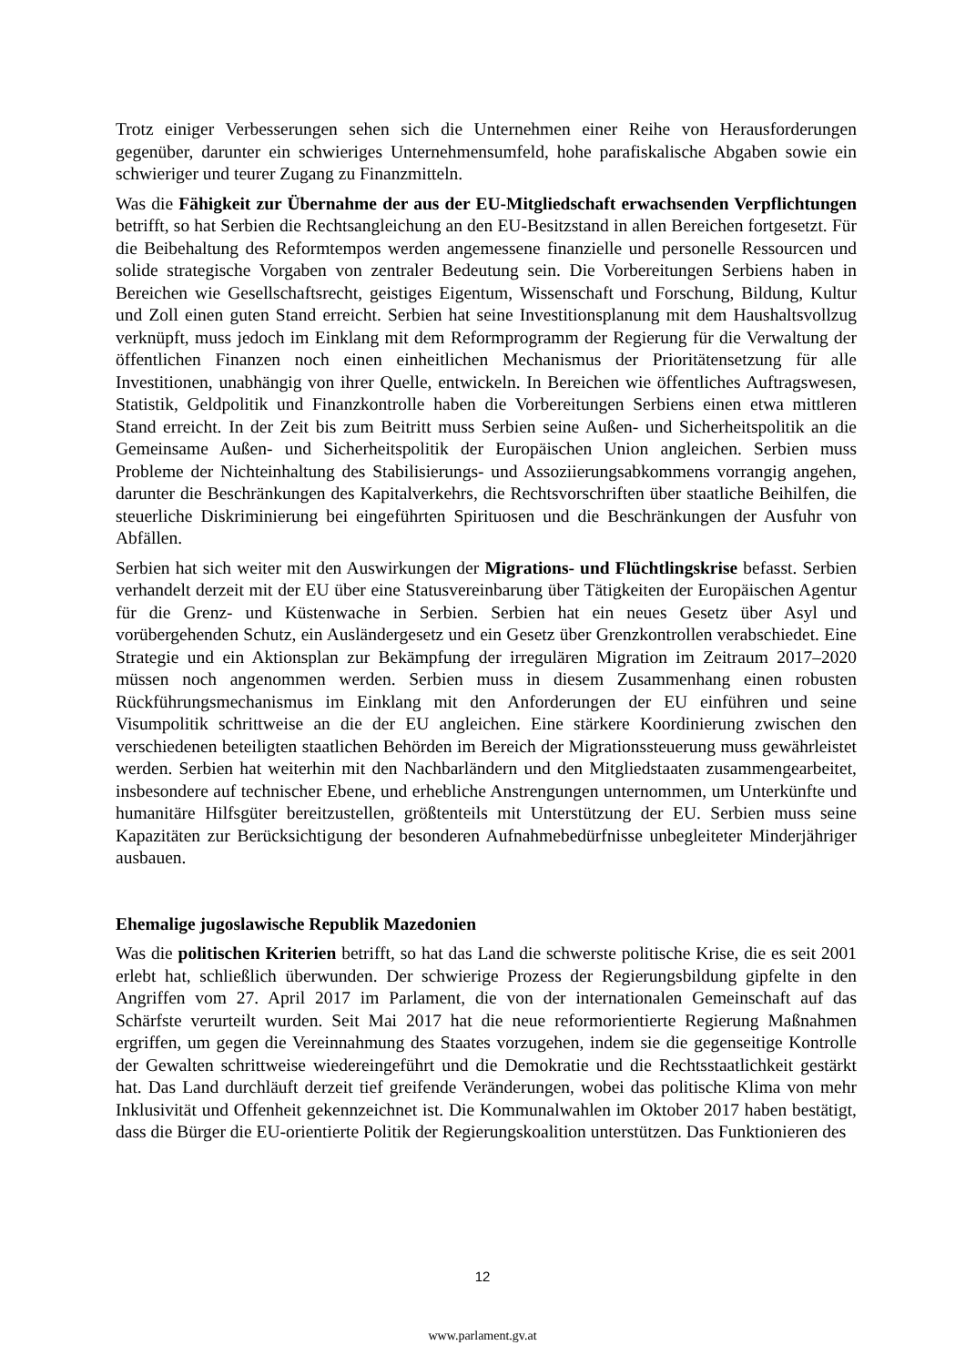Trotz einiger Verbesserungen sehen sich die Unternehmen einer Reihe von Herausforderungen gegenüber, darunter ein schwieriges Unternehmensumfeld, hohe parafiskalische Abgaben sowie ein schwieriger und teurer Zugang zu Finanzmitteln.
Was die Fähigkeit zur Übernahme der aus der EU-Mitgliedschaft erwachsenden Verpflichtungen betrifft, so hat Serbien die Rechtsangleichung an den EU-Besitzstand in allen Bereichen fortgesetzt. Für die Beibehaltung des Reformtempos werden angemessene finanzielle und personelle Ressourcen und solide strategische Vorgaben von zentraler Bedeutung sein. Die Vorbereitungen Serbiens haben in Bereichen wie Gesellschaftsrecht, geistiges Eigentum, Wissenschaft und Forschung, Bildung, Kultur und Zoll einen guten Stand erreicht. Serbien hat seine Investitionsplanung mit dem Haushaltsvollzug verknüpft, muss jedoch im Einklang mit dem Reformprogramm der Regierung für die Verwaltung der öffentlichen Finanzen noch einen einheitlichen Mechanismus der Prioritätensetzung für alle Investitionen, unabhängig von ihrer Quelle, entwickeln. In Bereichen wie öffentliches Auftragswesen, Statistik, Geldpolitik und Finanzkontrolle haben die Vorbereitungen Serbiens einen etwa mittleren Stand erreicht. In der Zeit bis zum Beitritt muss Serbien seine Außen- und Sicherheitspolitik an die Gemeinsame Außen- und Sicherheitspolitik der Europäischen Union angleichen. Serbien muss Probleme der Nichteinhaltung des Stabilisierungs- und Assoziierungsabkommens vorrangig angehen, darunter die Beschränkungen des Kapitalverkehrs, die Rechtsvorschriften über staatliche Beihilfen, die steuerliche Diskriminierung bei eingeführten Spirituosen und die Beschränkungen der Ausfuhr von Abfällen.
Serbien hat sich weiter mit den Auswirkungen der Migrations- und Flüchtlingskrise befasst. Serbien verhandelt derzeit mit der EU über eine Statusvereinbarung über Tätigkeiten der Europäischen Agentur für die Grenz- und Küstenwache in Serbien. Serbien hat ein neues Gesetz über Asyl und vorübergehenden Schutz, ein Ausländergesetz und ein Gesetz über Grenzkontrollen verabschiedet. Eine Strategie und ein Aktionsplan zur Bekämpfung der irregulären Migration im Zeitraum 2017–2020 müssen noch angenommen werden. Serbien muss in diesem Zusammenhang einen robusten Rückführungsmechanismus im Einklang mit den Anforderungen der EU einführen und seine Visumpolitik schrittweise an die der EU angleichen. Eine stärkere Koordinierung zwischen den verschiedenen beteiligten staatlichen Behörden im Bereich der Migrationssteuerung muss gewährleistet werden. Serbien hat weiterhin mit den Nachbarländern und den Mitgliedstaaten zusammengearbeitet, insbesondere auf technischer Ebene, und erhebliche Anstrengungen unternommen, um Unterkünfte und humanitäre Hilfsgüter bereitzustellen, größtenteils mit Unterstützung der EU. Serbien muss seine Kapazitäten zur Berücksichtigung der besonderen Aufnahmebedürfnisse unbegleiteter Minderjähriger ausbauen.
Ehemalige jugoslawische Republik Mazedonien
Was die politischen Kriterien betrifft, so hat das Land die schwerste politische Krise, die es seit 2001 erlebt hat, schließlich überwunden. Der schwierige Prozess der Regierungsbildung gipfelte in den Angriffen vom 27. April 2017 im Parlament, die von der internationalen Gemeinschaft auf das Schärfste verurteilt wurden. Seit Mai 2017 hat die neue reformorientierte Regierung Maßnahmen ergriffen, um gegen die Vereinnahmung des Staates vorzugehen, indem sie die gegenseitige Kontrolle der Gewalten schrittweise wiedereingeführt und die Demokratie und die Rechtsstaatlichkeit gestärkt hat. Das Land durchläuft derzeit tief greifende Veränderungen, wobei das politische Klima von mehr Inklusivität und Offenheit gekennzeichnet ist. Die Kommunalwahlen im Oktober 2017 haben bestätigt, dass die Bürger die EU-orientierte Politik der Regierungskoalition unterstützen. Das Funktionieren des
12
www.parlament.gv.at